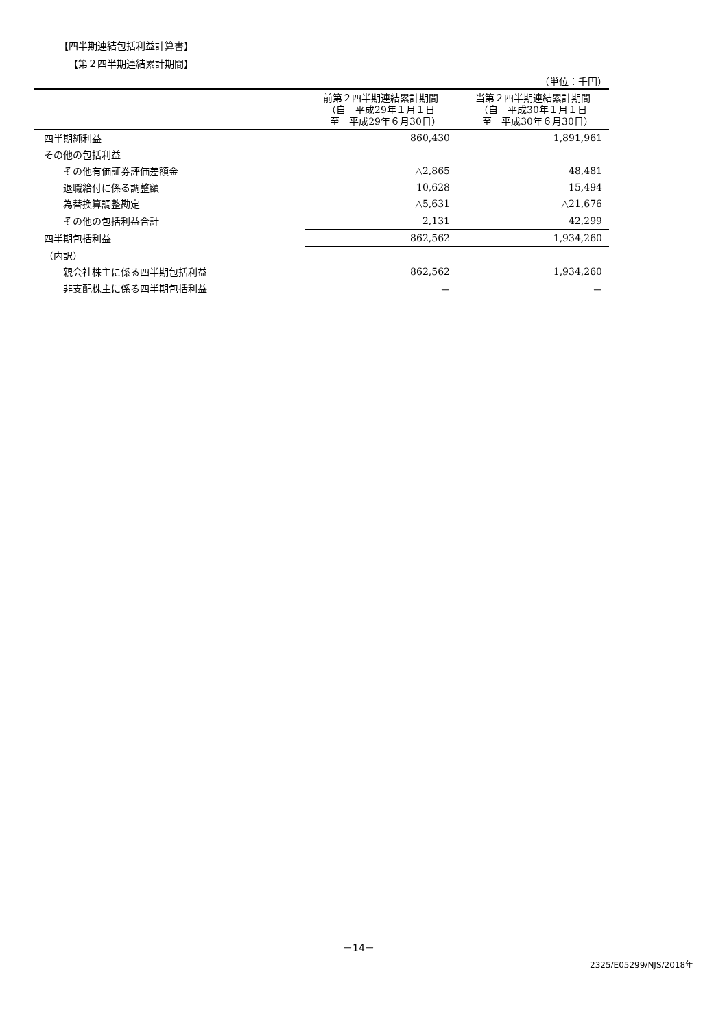【四半期連結包括利益計算書】
【第２四半期連結累計期間】
（単位：千円）
| | 前第２四半期連結累計期間 （自 平成29年１月１日 至 平成29年６月30日） | 当第２四半期連結累計期間 （自 平成30年１月１日 至 平成30年６月30日） |
| --- | --- | --- |
| 四半期純利益 | 860,430 | 1,891,961 |
| その他の包括利益 | | |
| その他有価証券評価差額金 | △2,865 | 48,481 |
| 退職給付に係る調整額 | 10,628 | 15,494 |
| 為替換算調整勘定 | △5,631 | △21,676 |
| その他の包括利益合計 | 2,131 | 42,299 |
| 四半期包括利益 | 862,562 | 1,934,260 |
| （内訳） | | |
| 親会社株主に係る四半期包括利益 | 862,562 | 1,934,260 |
| 非支配株主に係る四半期包括利益 | － | － |
－14－
2325/E05299/NJS/2018年